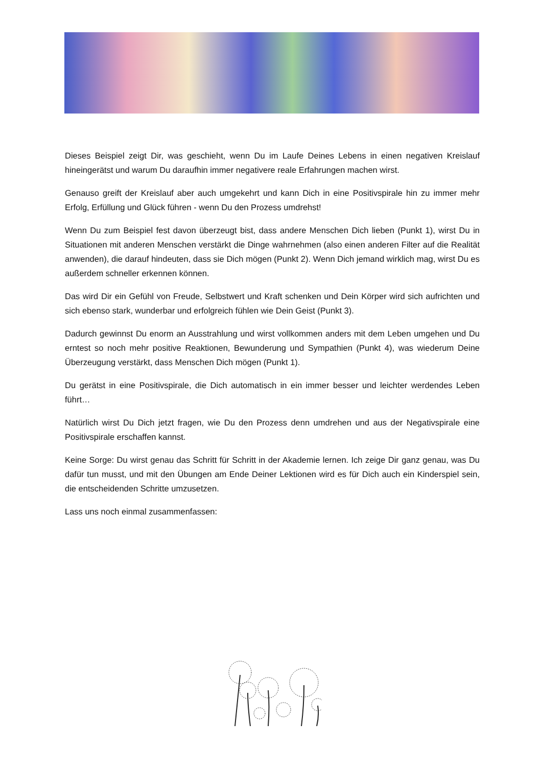Dieses Beispiel zeigt Dir, was geschieht, wenn Du im Laufe Deines Lebens in einen negativen Kreislauf hineingerätst und warum Du daraufhin immer negativere reale Erfahrungen machen wirst.
Genauso greift der Kreislauf aber auch umgekehrt und kann Dich in eine Positivspirale hin zu immer mehr Erfolg, Erfüllung und Glück führen - wenn Du den Prozess umdrehst!
Wenn Du zum Beispiel fest davon überzeugt bist, dass andere Menschen Dich lieben (Punkt 1), wirst Du in Situationen mit anderen Menschen verstärkt die Dinge wahrnehmen (also einen anderen Filter auf die Realität anwenden), die darauf hindeuten, dass sie Dich mögen (Punkt 2). Wenn Dich jemand wirklich mag, wirst Du es außerdem schneller erkennen können.
Das wird Dir ein Gefühl von Freude, Selbstwert und Kraft schenken und Dein Körper wird sich aufrichten und sich ebenso stark, wunderbar und erfolgreich fühlen wie Dein Geist (Punkt 3).
Dadurch gewinnst Du enorm an Ausstrahlung und wirst vollkommen anders mit dem Leben umgehen und Du erntest so noch mehr positive Reaktionen, Bewunderung und Sympathien (Punkt 4), was wiederum Deine Überzeugung verstärkt, dass Menschen Dich mögen (Punkt 1).
Du gerätst in eine Positivspirale, die Dich automatisch in ein immer besser und leichter werdendes Leben führt…
Natürlich wirst Du Dich jetzt fragen, wie Du den Prozess denn umdrehen und aus der Negativspirale eine Positivspirale erschaffen kannst.
Keine Sorge: Du wirst genau das Schritt für Schritt in der Akademie lernen. Ich zeige Dir ganz genau, was Du dafür tun musst, und mit den Übungen am Ende Deiner Lektionen wird es für Dich auch ein Kinderspiel sein, die entscheidenden Schritte umzusetzen.
Lass uns noch einmal zusammenfassen: